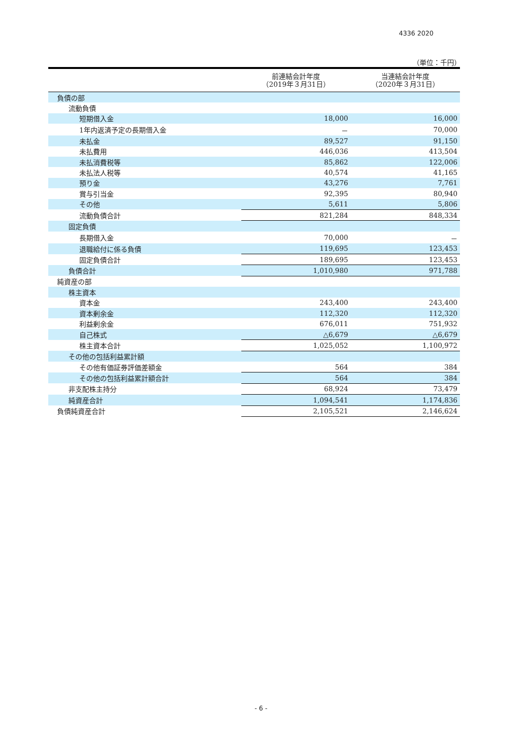4336 2020
（単位：千円）
| | 前連結会計年度 （2019年３月31日） | 当連結会計年度 （2020年３月31日） |
| --- | --- | --- |
| 負債の部 | | |
| 流動負債 | | |
| 短期借入金 | 18,000 | 16,000 |
| 1年内返済予定の長期借入金 | － | 70,000 |
| 未払金 | 89,527 | 91,150 |
| 未払費用 | 446,036 | 413,504 |
| 未払消費税等 | 85,862 | 122,006 |
| 未払法人税等 | 40,574 | 41,165 |
| 預り金 | 43,276 | 7,761 |
| 賞与引当金 | 92,395 | 80,940 |
| その他 | 5,611 | 5,806 |
| 流動負債合計 | 821,284 | 848,334 |
| 固定負債 | | |
| 長期借入金 | 70,000 | － |
| 退職給付に係る負債 | 119,695 | 123,453 |
| 固定負債合計 | 189,695 | 123,453 |
| 負債合計 | 1,010,980 | 971,788 |
| 純資産の部 | | |
| 株主資本 | | |
| 資本金 | 243,400 | 243,400 |
| 資本剰余金 | 112,320 | 112,320 |
| 利益剰余金 | 676,011 | 751,932 |
| 自己株式 | △6,679 | △6,679 |
| 株主資本合計 | 1,025,052 | 1,100,972 |
| その他の包括利益累計額 | | |
| その他有価証券評価差額金 | 564 | 384 |
| その他の包括利益累計額合計 | 564 | 384 |
| 非支配株主持分 | 68,924 | 73,479 |
| 純資産合計 | 1,094,541 | 1,174,836 |
| 負債純資産合計 | 2,105,521 | 2,146,624 |
- 6 -